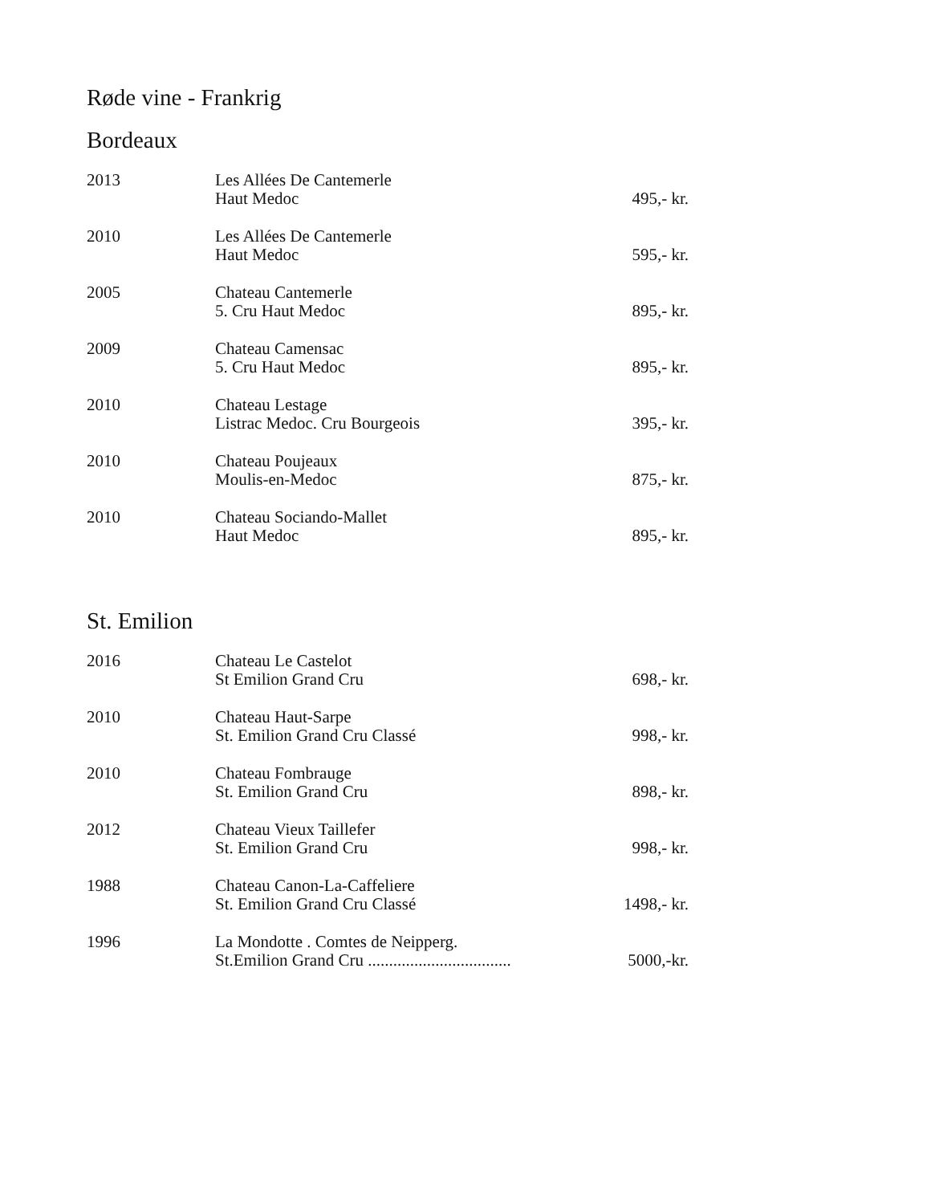Røde vine - Frankrig
Bordeaux
| 2013 | Les Allées De Cantemerle Haut Medoc | 495,- kr. |
| 2010 | Les Allées De Cantemerle Haut Medoc | 595,- kr. |
| 2005 | Chateau Cantemerle 5. Cru Haut Medoc | 895,- kr. |
| 2009 | Chateau Camensac 5. Cru Haut Medoc | 895,- kr. |
| 2010 | Chateau Lestage Listrac Medoc. Cru Bourgeois | 395,- kr. |
| 2010 | Chateau Poujeaux Moulis-en-Medoc | 875,- kr. |
| 2010 | Chateau Sociando-Mallet Haut Medoc | 895,- kr. |
St. Emilion
| 2016 | Chateau Le Castelot St Emilion Grand Cru | 698,- kr. |
| 2010 | Chateau Haut-Sarpe St. Emilion Grand Cru Classé | 998,- kr. |
| 2010 | Chateau Fombrauge St. Emilion Grand Cru | 898,- kr. |
| 2012 | Chateau Vieux Taillefer St. Emilion Grand Cru | 998,- kr. |
| 1988 | Chateau Canon-La-Caffeliere St. Emilion Grand Cru Classé | 1498,- kr. |
| 1996 | La Mondotte . Comtes de Neipperg. St.Emilion Grand Cru .................................. | 5000,-kr. |